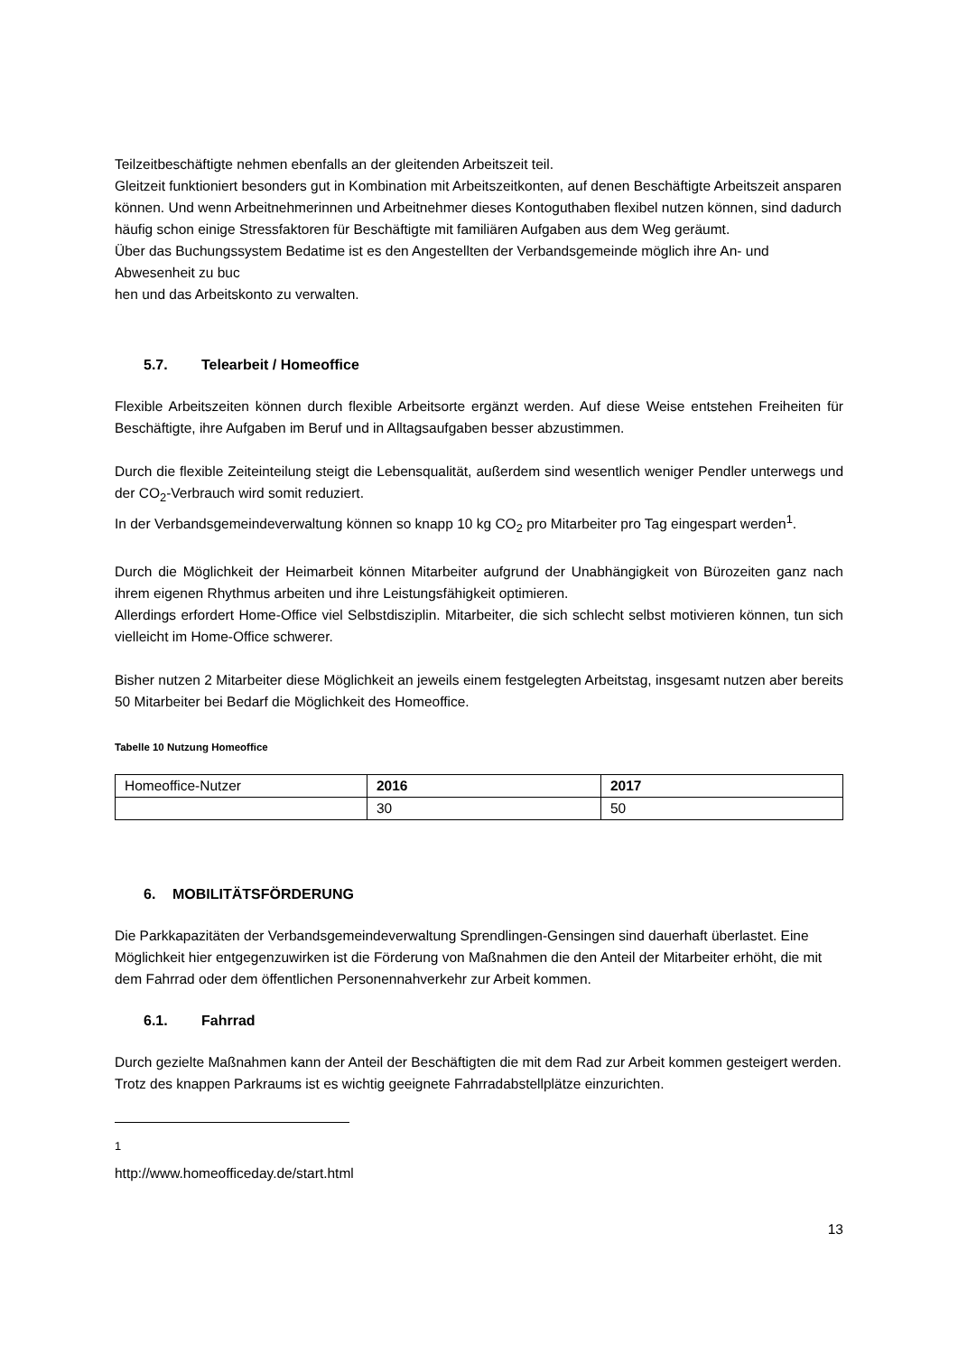Teilzeitbeschäftigte nehmen ebenfalls an der gleitenden Arbeitszeit teil.
Gleitzeit funktioniert besonders gut in Kombination mit Arbeitszeitkonten, auf denen Beschäftigte Arbeitszeit ansparen können. Und wenn Arbeitnehmerinnen und Arbeitnehmer dieses Kontoguthaben flexibel nutzen können, sind dadurch häufig schon einige Stressfaktoren für Beschäftigte mit familiären Aufgaben aus dem Weg geräumt.
Über das Buchungssystem Bedatime ist es den Angestellten der Verbandsgemeinde möglich ihre An- und Abwesenheit zu buc
hen und das Arbeitskonto zu verwalten.
5.7. Telearbeit / Homeoffice
Flexible Arbeitszeiten können durch flexible Arbeitsorte ergänzt werden. Auf diese Weise entstehen Freiheiten für Beschäftigte, ihre Aufgaben im Beruf und in Alltagsaufgaben besser abzustimmen.
Durch die flexible Zeiteinteilung steigt die Lebensqualität, außerdem sind wesentlich weniger Pendler unterwegs und der CO<sub>2</sub>-Verbrauch wird somit reduziert.
In der Verbandsgemeindeverwaltung können so knapp 10 kg CO<sub>2</sub> pro Mitarbeiter pro Tag eingespart werden<sup>1</sup>.
Durch die Möglichkeit der Heimarbeit können Mitarbeiter aufgrund der Unabhängigkeit von Bürozeiten ganz nach ihrem eigenen Rhythmus arbeiten und ihre Leistungsfähigkeit optimieren.
Allerdings erfordert Home-Office viel Selbstdisziplin. Mitarbeiter, die sich schlecht selbst motivieren können, tun sich vielleicht im Home-Office schwerer.
Bisher nutzen 2 Mitarbeiter diese Möglichkeit an jeweils einem festgelegten Arbeitstag, insgesamt nutzen aber bereits 50 Mitarbeiter bei Bedarf die Möglichkeit des Homeoffice.
Tabelle 10 Nutzung Homeoffice
| Homeoffice-Nutzer | 2016 | 2017 |
| | 30 | 50 |
6. MOBILITÄTSFÖRDERUNG
Die Parkkapazitäten der Verbandsgemeindeverwaltung Sprendlingen-Gensingen sind dauerhaft überlastet. Eine Möglichkeit hier entgegenzuwirken ist die Förderung von Maßnahmen die den Anteil der Mitarbeiter erhöht, die mit dem Fahrrad oder dem öffentlichen Personennahverkehr zur Arbeit kommen.
6.1. Fahrrad
Durch gezielte Maßnahmen kann der Anteil der Beschäftigten die mit dem Rad zur Arbeit kommen gesteigert werden.
Trotz des knappen Parkraums ist es wichtig geeignete Fahrradabstellplätze einzurichten.
<sup>1</sup> http://www.homeofficeday.de/start.html
13